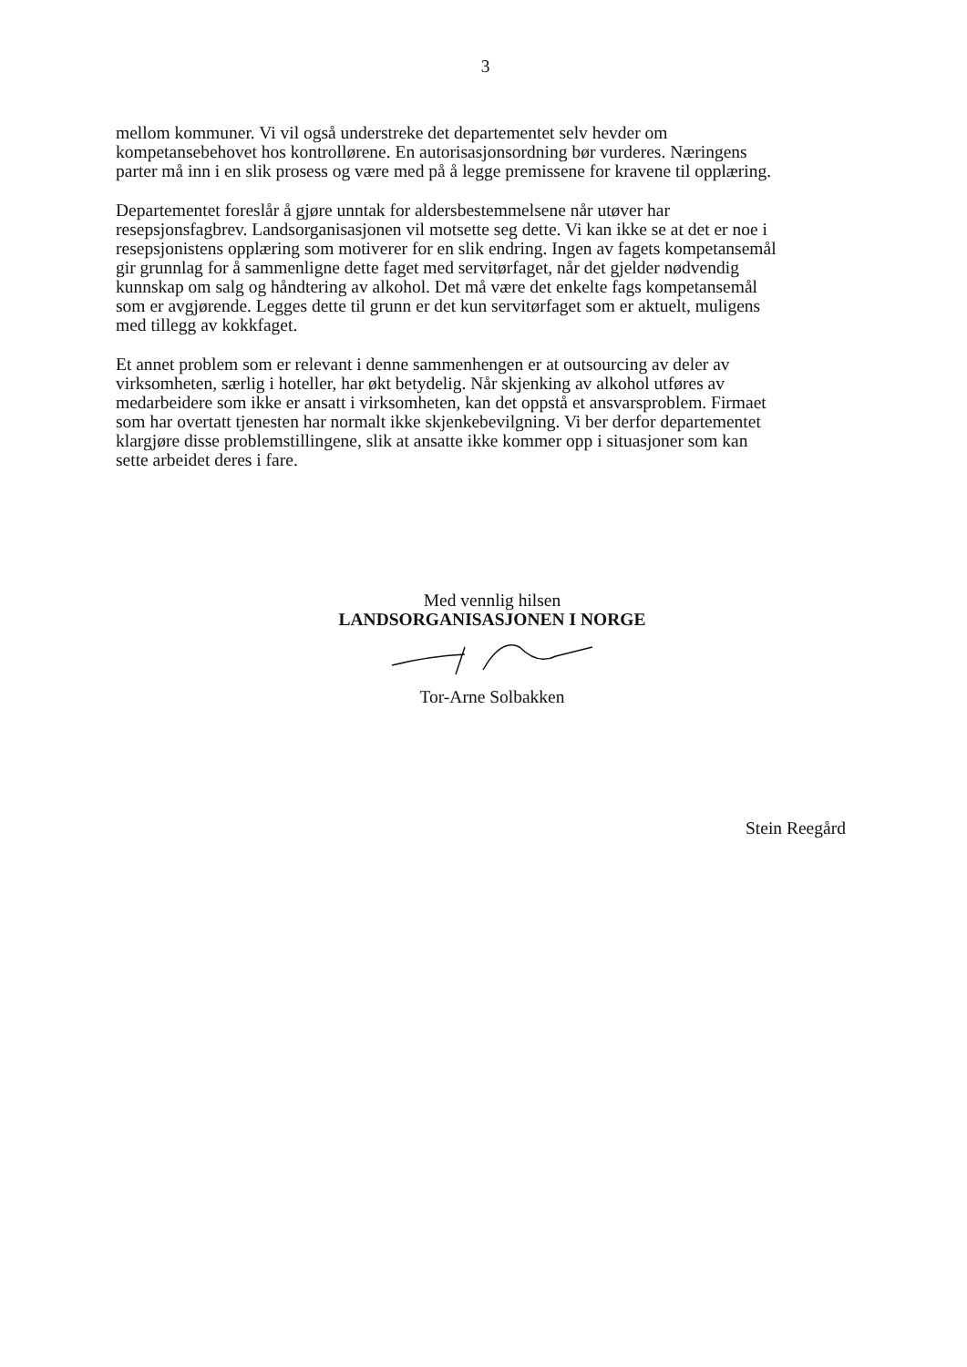3
mellom kommuner. Vi vil også understreke det departementet selv hevder om
kompetansebehovet hos kontrollørene. En autorisasjonsordning bør vurderes. Næringens
parter må inn i en slik prosess og være med på å legge premissene for kravene til opplæring.
Departementet foreslår å gjøre unntak for aldersbestemmelsene når utøver har
resepsjonsfagbrev. Landsorganisasjonen vil motsette seg dette. Vi kan ikke se at det er noe i
resepsjonistens opplæring som motiverer for en slik endring. Ingen av fagets kompetansemål
gir grunnlag for å sammenligne dette faget med servitørfaget, når det gjelder nødvendig
kunnskap om salg og håndtering av alkohol. Det må være det enkelte fags kompetansemål
som er avgjørende. Legges dette til grunn er det kun servitørfaget som er aktuelt, muligens
med tillegg av kokkfaget.
Et annet problem som er relevant i denne sammenhengen er at outsourcing av deler av
virksomheten, særlig i hoteller, har økt betydelig. Når skjenking av alkohol utføres av
medarbeidere som ikke er ansatt i virksomheten, kan det oppstå et ansvarsproblem. Firmaet
som har overtatt tjenesten har normalt ikke skjenkebevilgning. Vi ber derfor departementet
klargjøre disse problemstillingene, slik at ansatte ikke kommer opp i situasjoner som kan
sette arbeidet deres i fare.
Med vennlig hilsen
LANDSORGANISASJONEN I NORGE
Tor-Arne Solbakken
Stein Reegård